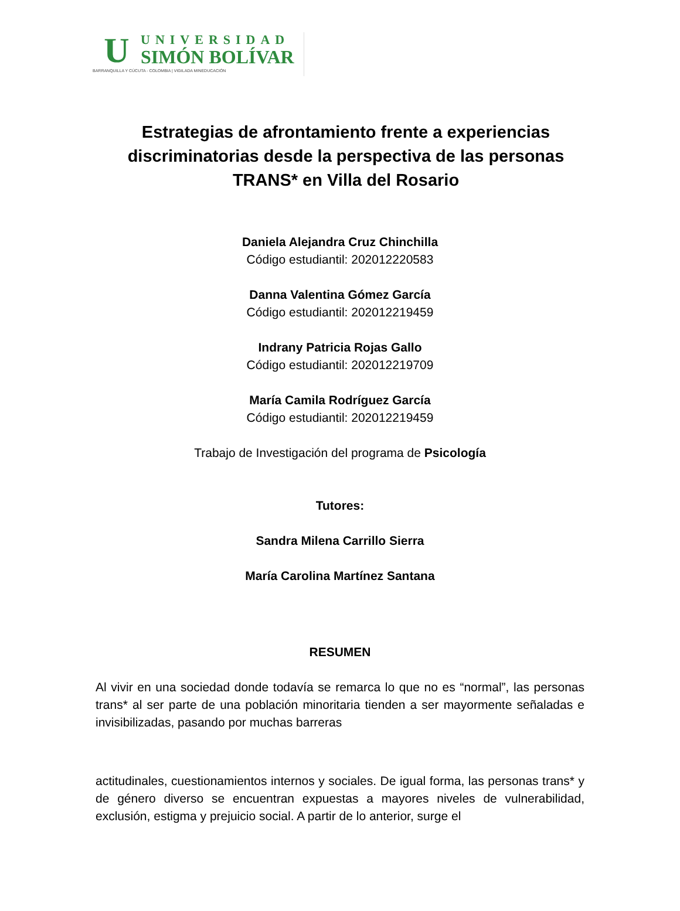U
UNIVERSIDAD
SIMÓN BOLÍVAR
BARRANQUILLA Y CÚCUTA - COLOMBIA | VIGILADA MINEDUCACIÓN
Estrategias de afrontamiento frente a experiencias discriminatorias desde la perspectiva de las personas TRANS* en Villa del Rosario
Daniela Alejandra Cruz Chinchilla
Código estudiantil: 202012220583
Danna Valentina Gómez García
Código estudiantil: 202012219459
Indrany Patricia Rojas Gallo
Código estudiantil: 202012219709
María Camila Rodríguez García
Código estudiantil: 202012219459
Trabajo de Investigación del programa de Psicología
Tutores:
Sandra Milena Carrillo Sierra
María Carolina Martínez Santana
RESUMEN
Al vivir en una sociedad donde todavía se remarca lo que no es “normal”, las personas trans* al ser parte de una población minoritaria tienden a ser mayormente señaladas e invisibilizadas, pasando por muchas barreras
actitudinales, cuestionamientos internos y sociales. De igual forma, las personas trans* y de género diverso se encuentran expuestas a mayores niveles de vulnerabilidad, exclusión, estigma y prejuicio social. A partir de lo anterior, surge el